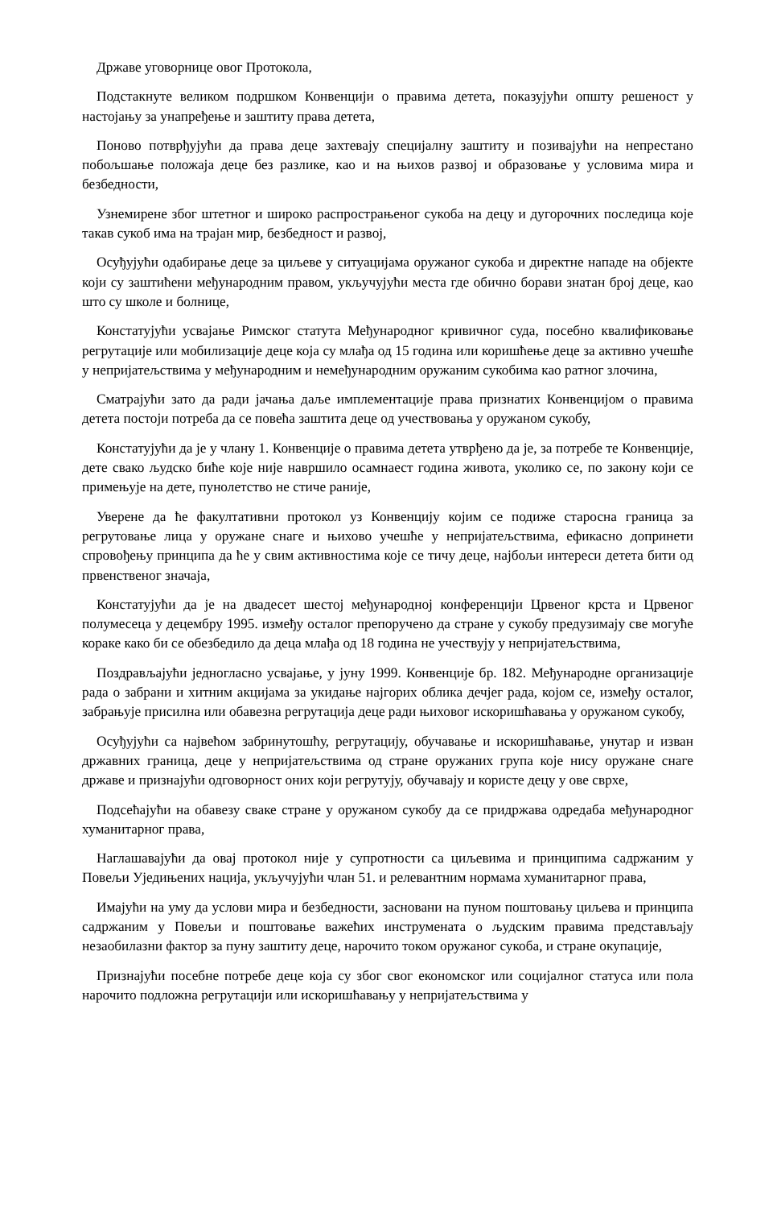Државе уговорнице овог Протокола,
Подстакнуте великом подршком Конвенцији о правима детета, показујући општу решеност у настојању за унапређење и заштиту права детета,
Поново потврђујући да права деце захтевају специјалну заштиту и позивајући на непрестано побољшање положаја деце без разлике, као и на њихов развој и образовање у условима мира и безбедности,
Узнемирене због штетног и широко распрострањеног сукоба на децу и дугорочних последица које такав сукоб има на трајан мир, безбедност и развој,
Осуђујући одабирање деце за циљеве у ситуацијама оружаног сукоба и директне нападе на објекте који су заштићени међународним правом, укључујући места где обично борави знатан број деце, као што су школе и болнице,
Констатујући усвајање Римског статута Међународног кривичног суда, посебно квалификовање регрутације или мобилизације деце која су млађа од 15 година или коришћење деце за активно учешће у непријатељствима у међународним и немеђународним оружаним сукобима као ратног злочина,
Сматрајући зато да ради јачања даље имплементације права признатих Конвенцијом о правима детета постоји потреба да се повећа заштита деце од учествовања у оружаном сукобу,
Констатујући да је у члану 1. Конвенције о правима детета утврђено да је, за потребе те Конвенције, дете свако људско биће које није навршило осамнаест година живота, уколико се, по закону који се примењује на дете, пунолетство не стиче раније,
Уверене да ће факултативни протокол уз Конвенцију којим се подиже старосна граница за регрутовање лица у оружане снаге и њихово учешће у непријатељствима, ефикасно допринети спровођењу принципа да ће у свим активностима које се тичу деце, најбољи интереси детета бити од првенственог значаја,
Констатујући да је на двадесет шестој међународној конференцији Црвеног крста и Црвеног полумесеца у децембру 1995. између осталог препоручено да стране у сукобу предузимају све могуће кораке како би се обезбедило да деца млађа од 18 година не учествују у непријатељствима,
Поздрављајући једногласно усвајање, у јуну 1999. Конвенције бр. 182. Међународне организације рада о забрани и хитним акцијама за укидање најгорих облика дечјег рада, којом се, између осталог, забрањује присилна или обавезна регрутација деце ради њиховог искоришћавања у оружаном сукобу,
Осуђујући са највећом забринутошћу, регрутацију, обучавање и искоришћавање, унутар и изван државних граница, деце у непријатељствима од стране оружаних група које нису оружане снаге државе и признајући одговорност оних који регрутују, обучавају и користе децу у ове сврхе,
Подсећајући на обавезу сваке стране у оружаном сукобу да се придржава одредаба међународног хуманитарног права,
Наглашавајући да овај протокол није у супротности са циљевима и принципима садржаним у Повељи Уједињених нација, укључујући члан 51. и релевантним нормама хуманитарног права,
Имајући на уму да услови мира и безбедности, засновани на пуном поштовању циљева и принципа садржаним у Повељи и поштовање важећих инструмената о људским правима представљају незаобилазни фактор за пуну заштиту деце, нарочито током оружаног сукоба, и стране окупације,
Признајући посебне потребе деце која су због свог економског или социјалног статуса или пола нарочито подложна регрутацији или искоришћавању у непријатељствима у